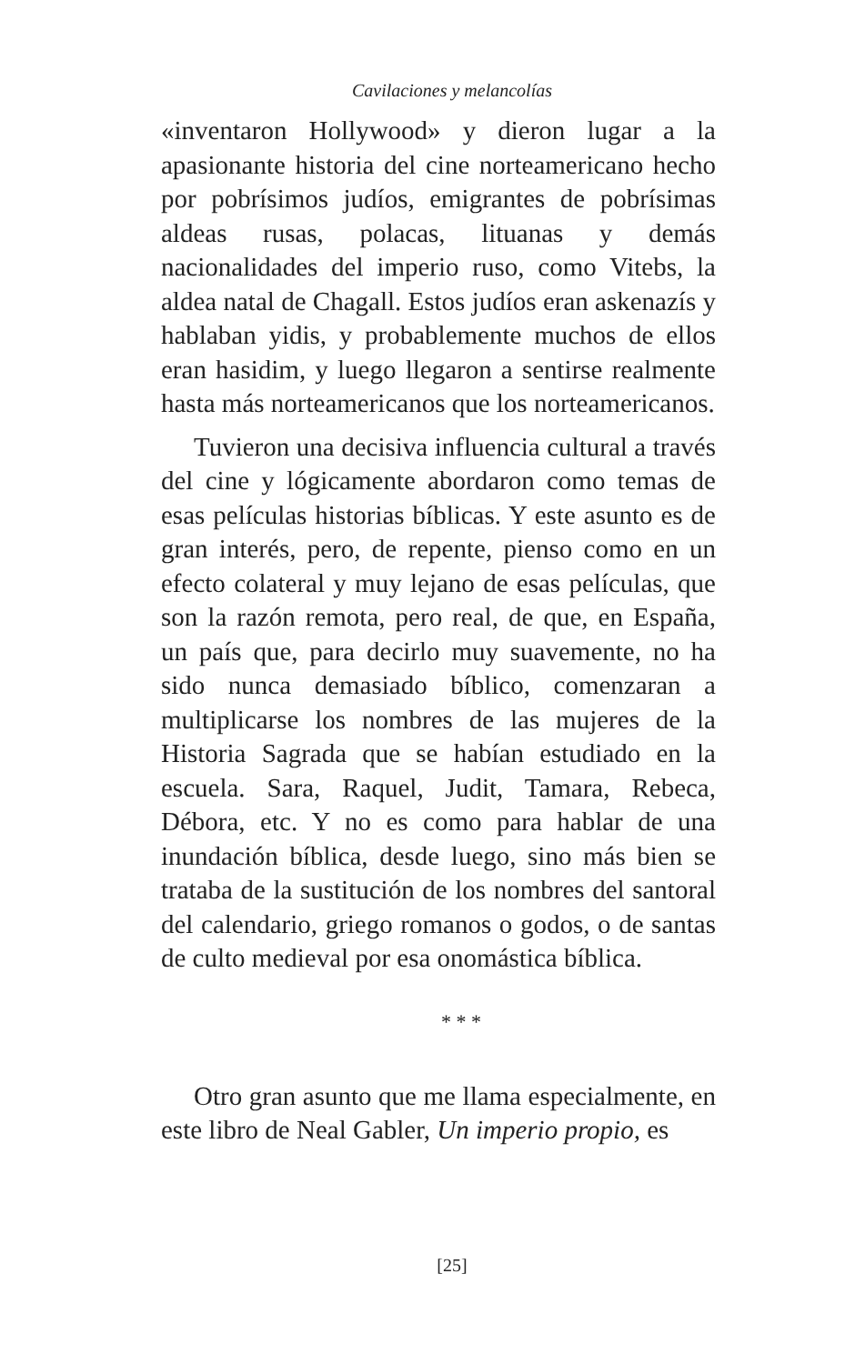Cavilaciones y melancolías
«inventaron Hollywood» y dieron lugar a la apasionante historia del cine norteamericano hecho por pobrísimos judíos, emigrantes de pobrísimas aldeas rusas, polacas, lituanas y demás nacionalidades del imperio ruso, como Vitebs, la aldea natal de Chagall. Estos judíos eran askenazís y hablaban yidis, y probablemente muchos de ellos eran hasidim, y luego llegaron a sentirse realmente hasta más norteamericanos que los norteamericanos.
Tuvieron una decisiva influencia cultural a través del cine y lógicamente abordaron como temas de esas películas historias bíblicas. Y este asunto es de gran interés, pero, de repente, pienso como en un efecto colateral y muy lejano de esas películas, que son la razón remota, pero real, de que, en España, un país que, para decirlo muy suavemente, no ha sido nunca demasiado bíblico, comenzaran a multiplicarse los nombres de las mujeres de la Historia Sagrada que se habían estudiado en la escuela. Sara, Raquel, Judit, Tamara, Rebeca, Débora, etc. Y no es como para hablar de una inundación bíblica, desde luego, sino más bien se trataba de la sustitución de los nombres del santoral del calendario, griego romanos o godos, o de santas de culto medieval por esa onomástica bíblica.
* * *
Otro gran asunto que me llama especialmente, en este libro de Neal Gabler, Un imperio propio, es
[25]